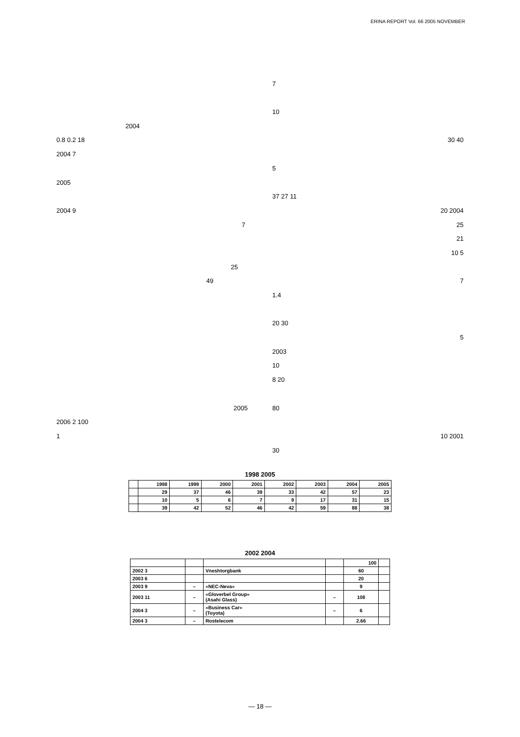ERINA REPORT Vol. 66 2005 NOVEMBER
2004
0.8 0.2 18
2004 7
2005
2004 9
7
25
49
2005
2006 2 100
1
7
10
30 40
5
37 27 11
20 2004
25
21
10 5
7
1.4
20 30
5
2003
10
8 20
80
10 2001
30
1998 2005
| | 1998 | 1999 | 2000 | 2001 | 2002 | 2003 | 2004 | 2005 |
| --- | --- | --- | --- | --- | --- | --- | --- | --- |
| | 29 | 37 | 46 | 39 | 33 | 42 | 57 | 23 |
| | 10 | 5 | 6 | 7 | 9 | 17 | 31 | 15 |
| | 39 | 42 | 52 | 46 | 42 | 59 | 88 | 38 |
2002 2004
| | | | | 100 | |
| --- | --- | --- | --- | --- | --- |
| 2002 3 | | Vneshtorgbank | | 60 | |
| 2003 6 | | | | 20 | |
| 2003 9 | – | «NEC-Neva» | | 9 | |
| 2003 11 | – | «Gloverbel Group» (Asahi Glass) | – | 108 | |
| 2004 3 | – | «Business Car» (Toyota) | – | 6 | |
| 2004 3 | – | Rostelecom | | 2.66 | |
— 18 —